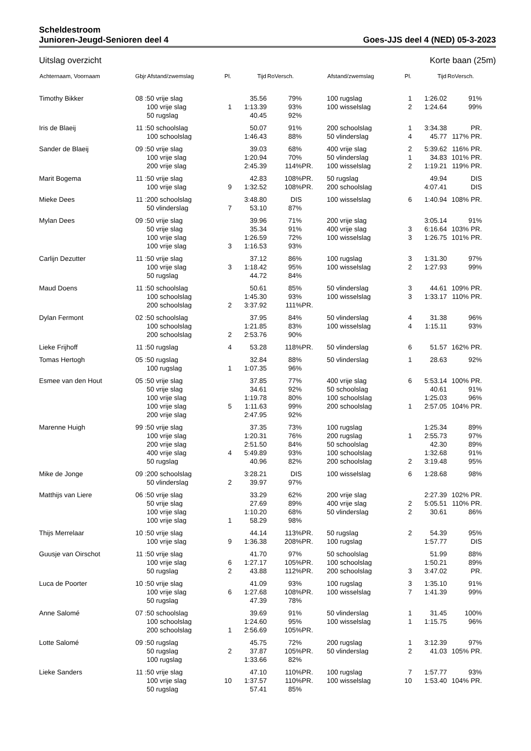Scheldestroom
Junioren-Jeugd-Senioren deel 4 Goes-JJS deel 4 (NED) 05-3-2023
Uitslag overzicht Korte baan (25m)
| Achternaam, Voornaam | Gbjr | Afstand/zwemslag | Pl. | Tijd | RoVersch. | | Afstand/zwemslag | Pl. | Tijd | RoVersch. | |
| --- | --- | --- | --- | --- | --- | --- | --- | --- | --- | --- | --- |
| Timothy Bikker | 08 : | 50 vrije slag | | 35.56 | 79% | | 100 rugslag | 1 | 1:26.02 | 91% | |
| | | 100 vrije slag | 1 | 1:13.39 | 93% | | 100 wisselslag | 2 | 1:24.64 | 99% | |
| | | 50 rugslag | | 40.45 | 92% | | | | | | |
| Iris de Blaeij | 11 : | 50 schoolslag | | 50.07 | 91% | | 200 schoolslag | 1 | 3:34.38 | PR. | |
| | | 100 schoolslag | | 1:46.43 | 88% | | 50 vlinderslag | 4 | 45.77 | 117% PR. | |
| Sander de Blaeij | 09 : | 50 vrije slag | | 39.03 | 68% | | 400 vrije slag | 2 | 5:39.62 | 116% PR. | |
| | | 100 vrije slag | | 1:20.94 | 70% | | 50 vlinderslag | 1 | 34.83 | 101% PR. | |
| | | 200 vrije slag | | 2:45.39 | 114% | PR. | 100 wisselslag | 2 | 1:19.21 | 119% PR. | |
| Marit Bogema | 11 : | 50 vrije slag | | 42.83 | 108% | PR. | 50 rugslag | | 49.94 | DIS | |
| | | 100 vrije slag | 9 | 1:32.52 | 108% | PR. | 200 schoolslag | | 4:07.41 | DIS | |
| Mieke Dees | 11 : | 200 schoolslag | | 3:48.80 | DIS | | 100 wisselslag | 6 | 1:40.94 | 108% PR. | |
| | | 50 vlinderslag | 7 | 53.10 | 87% | | | | | | |
| Mylan Dees | 09 : | 50 vrije slag | | 39.96 | 71% | | 200 vrije slag | | 3:05.14 | 91% | |
| | | 50 vrije slag | | 35.34 | 91% | | 400 vrije slag | 3 | 6:16.64 | 103% PR. | |
| | | 100 vrije slag | | 1:26.59 | 72% | | 100 wisselslag | 3 | 1:26.75 | 101% PR. | |
| | | 100 vrije slag | 3 | 1:16.53 | 93% | | | | | | |
| Carlijn Dezutter | 11 : | 50 vrije slag | | 37.12 | 86% | | 100 rugslag | 3 | 1:31.30 | 97% | |
| | | 100 vrije slag | 3 | 1:18.42 | 95% | | 100 wisselslag | 2 | 1:27.93 | 99% | |
| | | 50 rugslag | | 44.72 | 84% | | | | | | |
| Maud Doens | 11 : | 50 schoolslag | | 50.61 | 85% | | 50 vlinderslag | 3 | 44.61 | 109% PR. | |
| | | 100 schoolslag | | 1:45.30 | 93% | | 100 wisselslag | 3 | 1:33.17 | 110% PR. | |
| | | 200 schoolslag | 2 | 3:37.92 | 111% | PR. | | | | | |
| Dylan Fermont | 02 : | 50 schoolslag | | 37.95 | 84% | | 50 vlinderslag | 4 | 31.38 | 96% | |
| | | 100 schoolslag | | 1:21.85 | 83% | | 100 wisselslag | 4 | 1:15.11 | 93% | |
| | | 200 schoolslag | 2 | 2:53.76 | 90% | | | | | | |
| Lieke Frijhoff | 11 : | 50 rugslag | 4 | 53.28 | 118% | PR. | 50 vlinderslag | 6 | 51.57 | 162% PR. | |
| Tomas Hertogh | 05 : | 50 rugslag | | 32.84 | 88% | | 50 vlinderslag | 1 | 28.63 | 92% | |
| | | 100 rugslag | 1 | 1:07.35 | 96% | | | | | | |
| Esmee van den Hout | 05 : | 50 vrije slag | | 37.85 | 77% | | 400 vrije slag | 6 | 5:53.14 | 100% PR. | |
| | | 50 vrije slag | | 34.61 | 92% | | 50 schoolslag | | 40.61 | 91% | |
| | | 100 vrije slag | | 1:19.78 | 80% | | 100 schoolslag | | 1:25.03 | 96% | |
| | | 100 vrije slag | 5 | 1:11.63 | 99% | | 200 schoolslag | 1 | 2:57.05 | 104% PR. | |
| | | 200 vrije slag | | 2:47.95 | 92% | | | | | | |
| Marenne Huigh | 99 : | 50 vrije slag | | 37.35 | 73% | | 100 rugslag | | 1:25.34 | 89% | |
| | | 100 vrije slag | | 1:20.31 | 76% | | 200 rugslag | 1 | 2:55.73 | 97% | |
| | | 200 vrije slag | | 2:51.50 | 84% | | 50 schoolslag | | 42.30 | 89% | |
| | | 400 vrije slag | 4 | 5:49.89 | 93% | | 100 schoolslag | | 1:32.68 | 91% | |
| | | 50 rugslag | | 40.96 | 82% | | 200 schoolslag | 2 | 3:19.48 | 95% | |
| Mike de Jonge | 09 : | 200 schoolslag | | 3:28.21 | DIS | | 100 wisselslag | 6 | 1:28.68 | 98% | |
| | | 50 vlinderslag | 2 | 39.97 | 97% | | | | | | |
| Matthijs van Liere | 06 : | 50 vrije slag | | 33.29 | 62% | | 200 vrije slag | | 2:27.39 | 102% PR. | |
| | | 50 vrije slag | | 27.69 | 89% | | 400 vrije slag | 2 | 5:05.51 | 110% PR. | |
| | | 100 vrije slag | | 1:10.20 | 68% | | 50 vlinderslag | 2 | 30.61 | 86% | |
| | | 100 vrije slag | 1 | 58.29 | 98% | | | | | | |
| Thijs Merrelaar | 10 : | 50 vrije slag | | 44.14 | 113% | PR. | 50 rugslag | 2 | 54.39 | 95% | |
| | | 100 vrije slag | 9 | 1:36.38 | 208% | PR. | 100 rugslag | | 1:57.77 | DIS | |
| Guusje van Oirschot | 11 : | 50 vrije slag | | 41.70 | 97% | | 50 schoolslag | | 51.99 | 88% | |
| | | 100 vrije slag | 6 | 1:27.17 | 105% | PR. | 100 schoolslag | | 1:50.21 | 89% | |
| | | 50 rugslag | 2 | 43.88 | 112% | PR. | 200 schoolslag | 3 | 3:47.02 | PR. | |
| Luca de Poorter | 10 : | 50 vrije slag | | 41.09 | 93% | | 100 rugslag | 3 | 1:35.10 | 91% | |
| | | 100 vrije slag | 6 | 1:27.68 | 108% | PR. | 100 wisselslag | 7 | 1:41.39 | 99% | |
| | | 50 rugslag | | 47.39 | 78% | | | | | | |
| Anne Salomé | 07 : | 50 schoolslag | | 39.69 | 91% | | 50 vlinderslag | 1 | 31.45 | 100% | |
| | | 100 schoolslag | | 1:24.60 | 95% | | 100 wisselslag | 1 | 1:15.75 | 96% | |
| | | 200 schoolslag | 1 | 2:56.69 | 105% | PR. | | | | | |
| Lotte Salomé | 09 : | 50 rugslag | | 45.75 | 72% | | 200 rugslag | 1 | 3:12.39 | 97% | |
| | | 50 rugslag | 2 | 37.87 | 105% | PR. | 50 vlinderslag | 2 | 41.03 | 105% PR. | |
| | | 100 rugslag | | 1:33.66 | 82% | | | | | | |
| Lieke Sanders | 11 : | 50 vrije slag | | 47.10 | 110% | PR. | 100 rugslag | 7 | 1:57.77 | 93% | |
| | | 100 vrije slag | 10 | 1:37.57 | 110% | PR. | 100 wisselslag | 10 | 1:53.40 | 104% PR. | |
| | | 50 rugslag | | 57.41 | 85% | | | | | | |